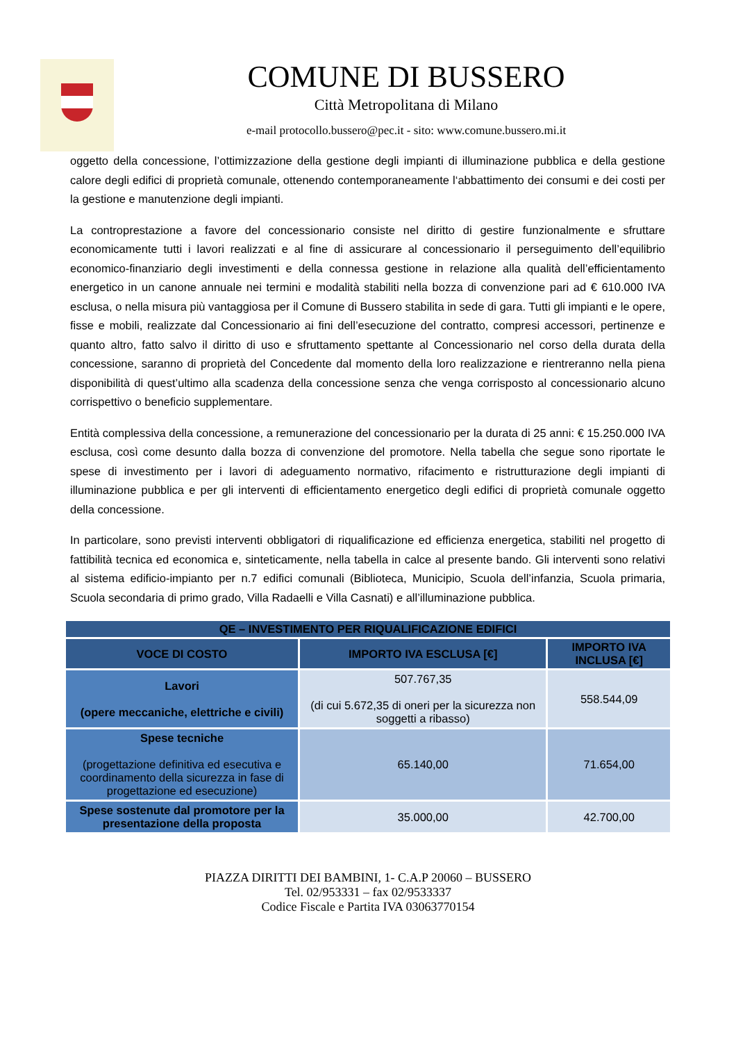COMUNE DI BUSSERO
Città Metropolitana di Milano
e-mail protocollo.bussero@pec.it - sito: www.comune.bussero.mi.it
oggetto della concessione, l’ottimizzazione della gestione degli impianti di illuminazione pubblica e della gestione calore degli edifici di proprietà comunale, ottenendo contemporaneamente l‘abbattimento dei consumi e dei costi per la gestione e manutenzione degli impianti.
La controprestazione a favore del concessionario consiste nel diritto di gestire funzionalmente e sfruttare economicamente tutti i lavori realizzati e al fine di assicurare al concessionario il perseguimento dell’equilibrio economico-finanziario degli investimenti e della connessa gestione in relazione alla qualità dell’efficientamento energetico in un canone annuale nei termini e modalità stabiliti nella bozza di convenzione pari ad € 610.000 IVA esclusa, o nella misura più vantaggiosa per il Comune di Bussero stabilita in sede di gara. Tutti gli impianti e le opere, fisse e mobili, realizzate dal Concessionario ai fini dell’esecuzione del contratto, compresi accessori, pertinenze e quanto altro, fatto salvo il diritto di uso e sfruttamento spettante al Concessionario nel corso della durata della concessione, saranno di proprietà del Concedente dal momento della loro realizzazione e rientreranno nella piena disponibilità di quest’ultimo alla scadenza della concessione senza che venga corrisposto al concessionario alcuno corrispettivo o beneficio supplementare.
Entità complessiva della concessione, a remunerazione del concessionario per la durata di 25 anni: € 15.250.000 IVA esclusa, così come desunto dalla bozza di convenzione del promotore. Nella tabella che segue sono riportate le spese di investimento per i lavori di adeguamento normativo, rifacimento e ristrutturazione degli impianti di illuminazione pubblica e per gli interventi di efficientamento energetico degli edifici di proprietà comunale oggetto della concessione.
In particolare, sono previsti interventi obbligatori di riqualificazione ed efficienza energetica, stabiliti nel progetto di fattibilità tecnica ed economica e, sinteticamente, nella tabella in calce al presente bando. Gli interventi sono relativi al sistema edificio-impianto per n.7 edifici comunali (Biblioteca, Municipio, Scuola dell’infanzia, Scuola primaria, Scuola secondaria di primo grado, Villa Radaelli e Villa Casnati) e all’illuminazione pubblica.
| QE – INVESTIMENTO PER RIQUALIFICAZIONE EDIFICI | | |
| --- | --- | --- |
| VOCE DI COSTO | IMPORTO IVA ESCLUSA [€] | IMPORTO IVA INCLUSA [€] |
| Lavori (opere meccaniche, elettriche e civili) | 507.767,35 (di cui 5.672,35 di oneri per la sicurezza non soggetti a ribasso) | 558.544,09 |
| Spese tecniche (progettazione definitiva ed esecutiva e coordinamento della sicurezza in fase di progettazione ed esecuzione) | 65.140,00 | 71.654,00 |
| Spese sostenute dal promotore per la presentazione della proposta | 35.000,00 | 42.700,00 |
PIAZZA DIRITTI DEI BAMBINI, 1- C.A.P 20060 – BUSSERO
Tel. 02/953331 – fax 02/9533337
Codice Fiscale e Partita IVA 03063770154